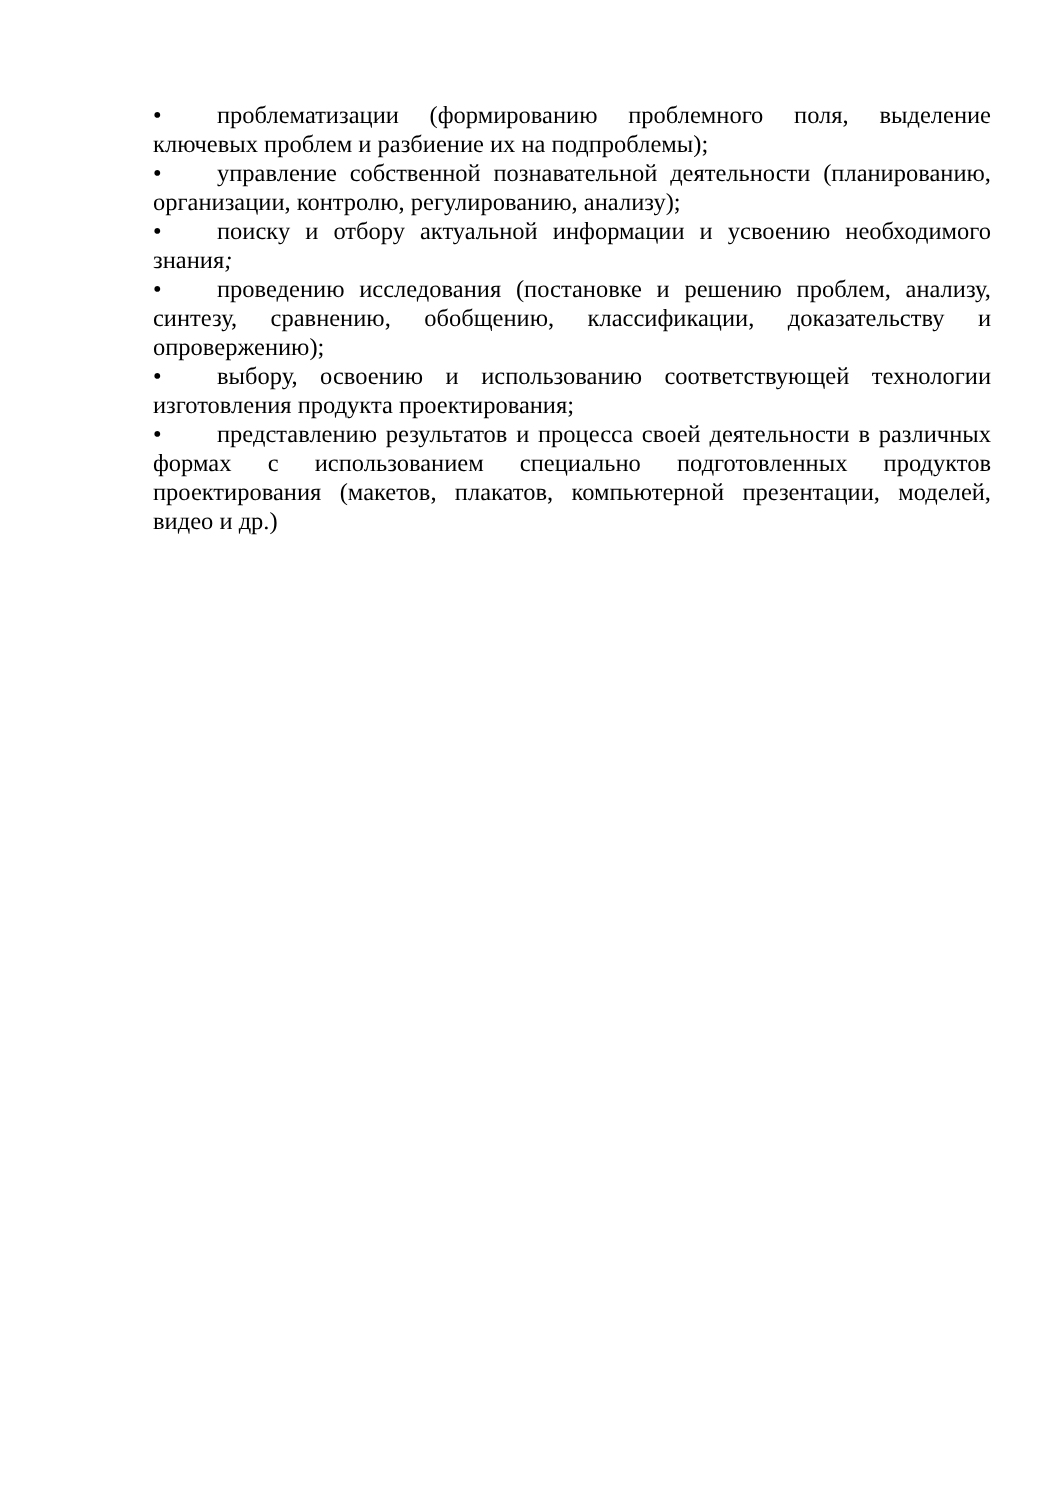• проблематизации (формированию проблемного поля, выделение ключевых проблем и разбиение их на подпроблемы);
• управление собственной познавательной деятельности (планированию, организации, контролю, регулированию, анализу);
• поиску и отбору актуальной информации и усвоению необходимого знания;
• проведению исследования (постановке и решению проблем, анализу, синтезу, сравнению, обобщению, классификации, доказательству и опровержению);
• выбору, освоению и использованию соответствующей технологии изготовления продукта проектирования;
• представлению результатов и процесса своей деятельности в различных формах с использованием специально подготовленных продуктов проектирования (макетов, плакатов, компьютерной презентации, моделей, видео и др.)